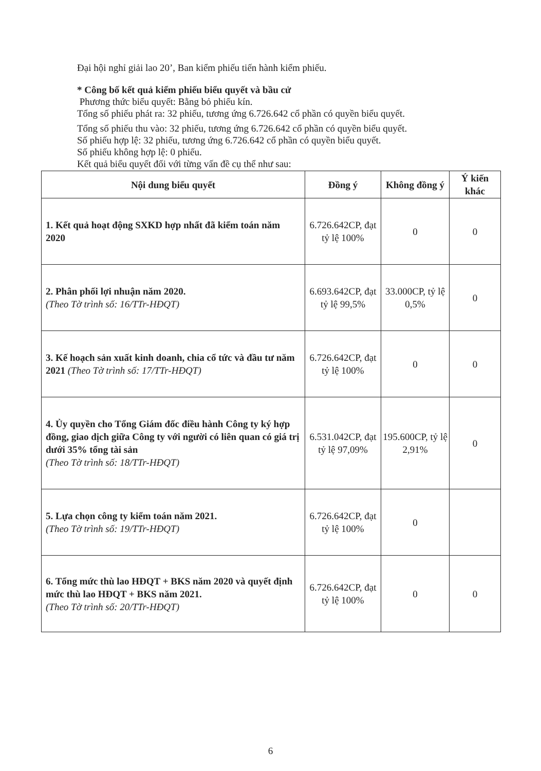Đại hội nghỉ giải lao 20’, Ban kiểm phiếu tiến hành kiểm phiếu.
* Công bố kết quả kiểm phiếu biểu quyết và bầu cử
Phương thức biểu quyết: Bằng bỏ phiếu kín.
Tổng số phiếu phát ra: 32 phiếu, tương ứng 6.726.642 cổ phần có quyền biểu quyết.
Tổng số phiếu thu vào: 32 phiếu, tương ứng 6.726.642 cổ phần có quyền biểu quyết.
Số phiếu hợp lệ: 32 phiếu, tương ứng 6.726.642 cổ phần có quyền biểu quyết.
Số phiếu không hợp lệ: 0 phiếu.
Kết quả biểu quyết đối với từng vấn đề cụ thể như sau:
| Nội dung biểu quyết | Đồng ý | Không đồng ý | Ý kiến khác |
| --- | --- | --- | --- |
| 1. Kết quả hoạt động SXKD hợp nhất đã kiểm toán năm 2020 | 6.726.642CP, đạt tỷ lệ 100% | 0 | 0 |
| 2. Phân phối lợi nhuận năm 2020. (Theo Tờ trình số: 16/TTr-HĐQT) | 6.693.642CP, đạt tỷ lệ 99,5% | 33.000CP, tỷ lệ 0,5% | 0 |
| 3. Kế hoạch sản xuất kinh doanh, chia cổ tức và đầu tư năm 2021 (Theo Tờ trình số: 17/TTr-HĐQT) | 6.726.642CP, đạt tỷ lệ 100% | 0 | 0 |
| 4. Ủy quyền cho Tổng Giám đốc điều hành Công ty ký hợp đồng, giao dịch giữa Công ty với người có liên quan có giá trị dưới 35% tổng tài sản (Theo Tờ trình số: 18/TTr-HĐQT) | 6.531.042CP, đạt tỷ lệ 97,09% | 195.600CP, tỷ lệ 2,91% | 0 |
| 5. Lựa chọn công ty kiểm toán năm 2021. (Theo Tờ trình số: 19/TTr-HĐQT) | 6.726.642CP, đạt tỷ lệ 100% | 0 | |
| 6. Tổng mức thù lao HĐQT + BKS năm 2020 và quyết định mức thù lao HĐQT + BKS năm 2021. (Theo Tờ trình số: 20/TTr-HĐQT) | 6.726.642CP, đạt tỷ lệ 100% | 0 | 0 |
6